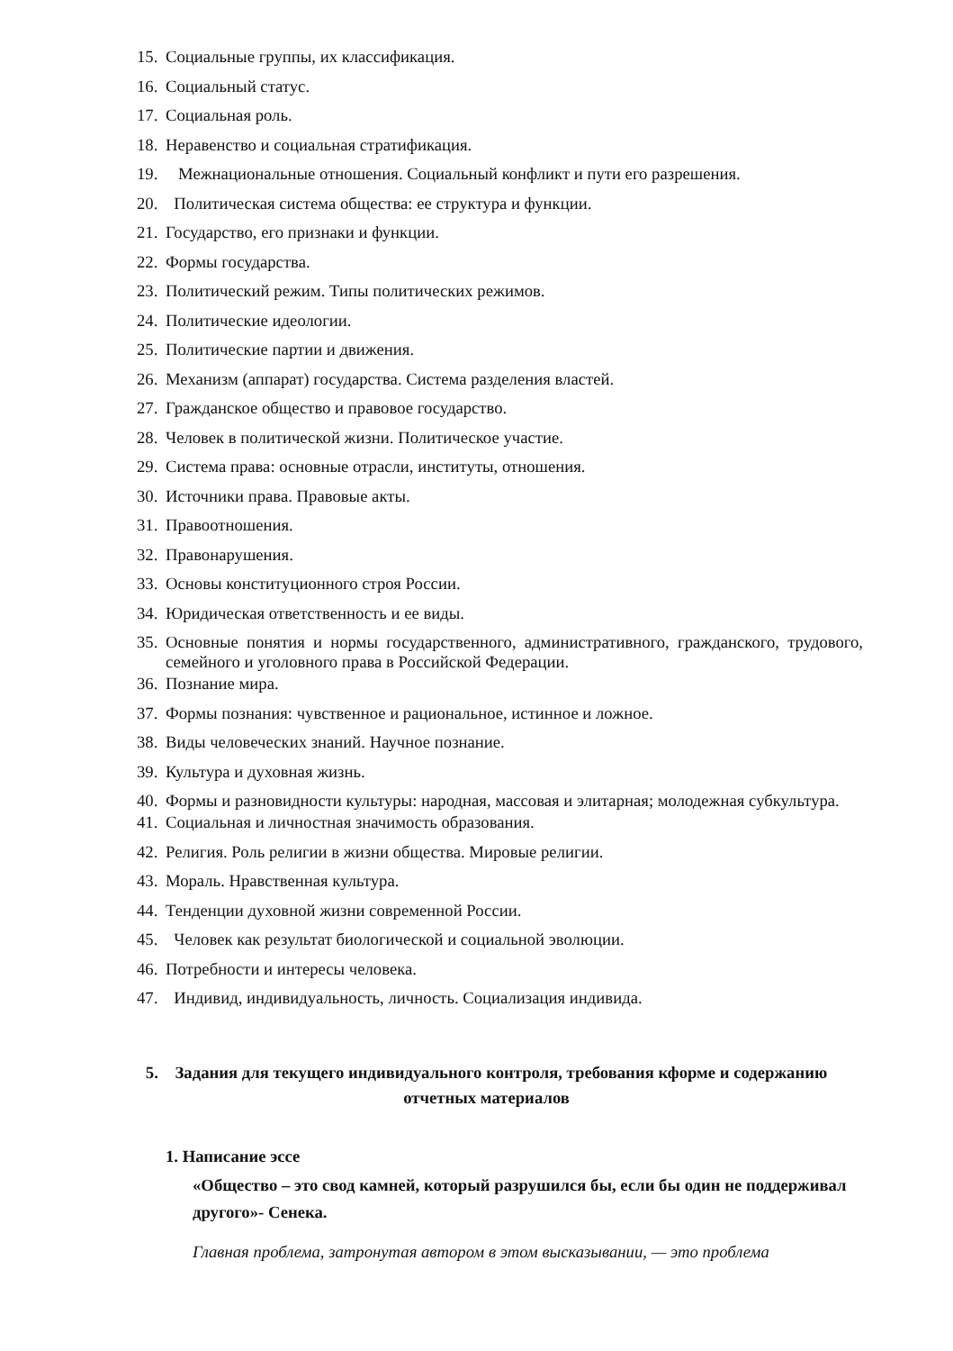15. Социальные группы, их классификация.
16. Социальный статус.
17. Социальная роль.
18. Неравенство и социальная стратификация.
19. Межнациональные отношения. Социальный конфликт и пути его разрешения.
20. Политическая система общества: ее структура и функции.
21. Государство, его признаки и функции.
22. Формы государства.
23. Политический режим. Типы политических режимов.
24. Политические идеологии.
25. Политические партии и движения.
26. Механизм (аппарат) государства. Система разделения властей.
27. Гражданское общество и правовое государство.
28. Человек в политической жизни. Политическое участие.
29. Система права: основные отрасли, институты, отношения.
30. Источники права. Правовые акты.
31. Правоотношения.
32. Правонарушения.
33. Основы конституционного строя России.
34. Юридическая ответственность и ее виды.
35. Основные понятия и нормы государственного, административного, гражданского, трудового, семейного и уголовного права в Российской Федерации.
36. Познание мира.
37. Формы познания: чувственное и рациональное, истинное и ложное.
38. Виды человеческих знаний. Научное познание.
39. Культура и духовная жизнь.
40. Формы и разновидности культуры: народная, массовая и элитарная; молодежная субкультура.
41. Социальная и личностная значимость образования.
42. Религия. Роль религии в жизни общества. Мировые религии.
43. Мораль. Нравственная культура.
44. Тенденции духовной жизни современной России.
45. Человек как результат биологической и социальной эволюции.
46. Потребности и интересы человека.
47. Индивид, индивидуальность, личность. Социализация индивида.
5. Задания для текущего индивидуального контроля, требования кформе и содержанию отчетных материалов
1. Написание эссе
«Общество – это свод камней, который разрушился бы, если бы один не поддерживал другого»- Сенека.
Главная проблема, затронутая автором в этом высказывании, — это проблема